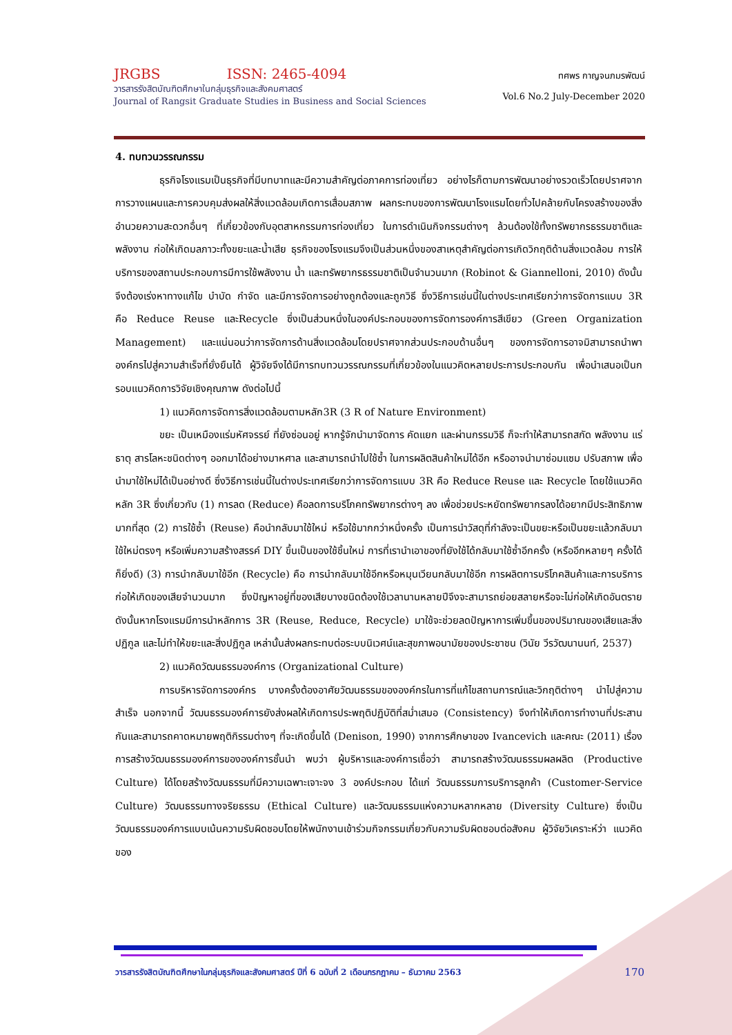JRGBS ISSN: 2465-4094
วารสารรังสิตบัณฑิตศึกษาในกลุ่มธุรกิจและสังคมศาสตร์
Journal of Rangsit Graduate Studies in Business and Social Sciences
ทศพร กาญจนภมรพัฒน์
Vol.6 No.2 July-December 2020
4. ทบทวนวรรณกรรม
ธุรกิจโรงแรมเป็นธุรกิจที่มีบทบาทและมีความสำคัญต่อภาคการท่องเที่ยว อย่างไรก็ตามการพัฒนาอย่างรวดเร็วโดยปราศจากการวางแผนและการควบคุมส่งผลให้สิ่งแวดล้อมเกิดการเสื่อมสภาพ ผลกระทบของการพัฒนาโรงแรมโดยทั่วไปคล้ายกับโครงสร้างของสิ่งอำนวยความสะดวกอื่นๆ ที่เกี่ยวข้องกับอุตสาหกรรมการท่องเที่ยว ในการดำเนินกิจกรรมต่างๆ ล้วนต้องใช้ทั้งทรัพยากรธรรมชาติและพลังงาน ก่อให้เกิดมลภาวะทั้งขยะและน้ำเสีย ธุรกิจของโรงแรมจึงเป็นส่วนหนึ่งของสาเหตุสำคัญต่อการเกิดวิกฤติด้านสิ่งแวดล้อม การให้บริการของสถานประกอบการมีการใช้พลังงาน น้ำ และทรัพยากรธรรมชาติเป็นจำนวนมาก (Robinot & Giannelloni, 2010) ดังนั้น จึงต้องเร่งหาทางแก้ไข บำบัด กำจัด และมีการจัดการอย่างถูกต้องและถูกวิธี ซึ่งวิธีการเช่นนี้ในต่างประเทศเรียกว่าการจัดการแบบ 3R คือ Reduce Reuse และRecycle ซึ่งเป็นส่วนหนึ่งในองค์ประกอบของการจัดการองค์การสีเขียว (Green Organization Management) และแน่นอนว่าการจัดการด้านสิ่งแวดล้อมโดยปราศจากส่วนประกอบด้านอื่นๆ ของการจัดการอาจมิสามารถนำพาองค์กรไปสู่ความสำเร็จที่ยั่งยืนได้ ผู้วิจัยจึงได้มีการทบทวนวรรณกรรมที่เกี่ยวข้องในแนวคิดหลายประการประกอบกัน เพื่อนำเสนอเป็นกรอบแนวคิดการวิจัยเชิงคุณภาพ ดังต่อไปนี้
1) แนวคิดการจัดการสิ่งแวดล้อมตามหลัก3R (3 R of Nature Environment)
ขยะ เป็นเหมืองแร่มหัศจรรย์ ที่ยังซ่อนอยู่ หากรู้จักนำมาจัดการ คัดแยก และผ่านกรรมวิธี ก็จะทำให้สามารถสกัด พลังงาน แร่ธาตุ สารโลหะชนิดต่างๆ ออกมาได้อย่างมาหศาล และสามารถนำไปใช้ซ้ำ ในการผลิตสินค้าใหม่ได้อีก หรืออาจนำมาซ่อมแซม ปรับสภาพ เพื่อนำมาใช้ใหม่ได้เป็นอย่างดี ซึ่งวิธีการเช่นนี้ในต่างประเทศเรียกว่าการจัดการแบบ 3R คือ Reduce Reuse และ Recycle โดยใช้แนวคิดหลัก 3R ซึ่งเกี่ยวกับ (1) การลด (Reduce) คือลดการบริโภคทรัพยากรต่างๆ ลง เพื่อช่วยประหยัดทรัพยากรลงได้อยากมีประสิทธิภาพมากที่สุด (2) การใช้ซ้ำ (Reuse) คือนำกลับมาใช้ใหม่ หรือใช้มากกว่าหนึ่งครั้ง เป็นการนำวัสดุที่กำลังจะเป็นขยะหรือเป็นขยะแล้วกลับมาใช้ใหม่ตรงๆ หรือเพิ่มความสร้างสรรค์ DIY ขึ้นเป็นของใช้ชิ้นใหม่ การที่เรานำเอาของที่ยังใช้ได้กลับมาใช้ซ้ำอีกครั้ง (หรืออีกหลายๆ ครั้งได้ก็ยิ่งดี) (3) การนำกลับมาใช้อีก (Recycle) คือ การนำกลับมาใช้อีกหรือหมุนเวียนกลับมาใช้อีก การผลิตการบริโภคสินค้าและการบริการก่อให้เกิดของเสียจำนวนมาก ซึ่งปัญหาอยู่ที่ของเสียบางชนิดต้องใช้เวลานานหลายปีจึงจะสามารถย่อยสลายหรือจะไม่ก่อให้เกิดอันตราย ดังนั้นหากโรงแรมมีการนำหลักการ 3R (Reuse, Reduce, Recycle) มาใช้จะช่วยลดปัญหาการเพิ่มขึ้นของปริมาณของเสียและสิ่งปฏิกูล และไม่ทำให้ขยะและสิ่งปฏิกูล เหล่านั้นส่งผลกระทบต่อระบบนิเวศน์และสุขภาพอนามัยของประชาชน (วินัย วีรวัฒนานนท์, 2537)
2) แนวคิดวัฒนธรรมองค์การ (Organizational Culture)
การบริหารจัดการองค์กร บางครั้งต้องอาศัยวัฒนธรรมขององค์กรในการที่แก้ไขสถานการณ์และวิกฤติต่างๆ นำไปสู่ความสำเร็จ นอกจากนี้ วัฒนธรรมองค์การยังส่งผลให้เกิดการประพฤติปฏิบัติที่สม่ำเสมอ (Consistency) จึงทำให้เกิดการทำงานที่ประสานกันและสามารถคาดหมายพฤติกิรรมต่างๆ ที่จะเกิดขึ้นได้ (Denison, 1990) จากการศึกษาของ Ivancevich และคณะ (2011) เรื่องการสร้างวัฒนธรรมองค์การขององค์การชั้นนำ พบว่า ผู้บริหารและองค์การเชื่อว่า สามารถสร้างวัฒนธรรมผลผลิต (Productive Culture) ได้โดยสร้างวัฒนธรรมที่มีความเฉพาะเจาะจง 3 องค์ประกอบ ได้แก่ วัฒนธรรมการบริการลูกค้า (Customer-Service Culture) วัฒนธรรมทางจริยธรรม (Ethical Culture) และวัฒนธรรมแห่งความหลากหลาย (Diversity Culture) ซึ่งเป็นวัฒนธรรมองค์การแบบเน้นความรับผิดชอบโดยให้พนักงานเข้าร่วมกิจกรรมเกี่ยวกับความรับผิดชอบต่อสังคม ผู้วิจัยวิเคราะห์ว่า แนวคิดของ
วารสารรังสิตบัณฑิตศึกษาในกลุ่มธุรกิจและสังคมศาสตร์ ปีที่ 6 ฉบับที่ 2 เดือนกรกฎาคม – ธันวาคม 2563 170